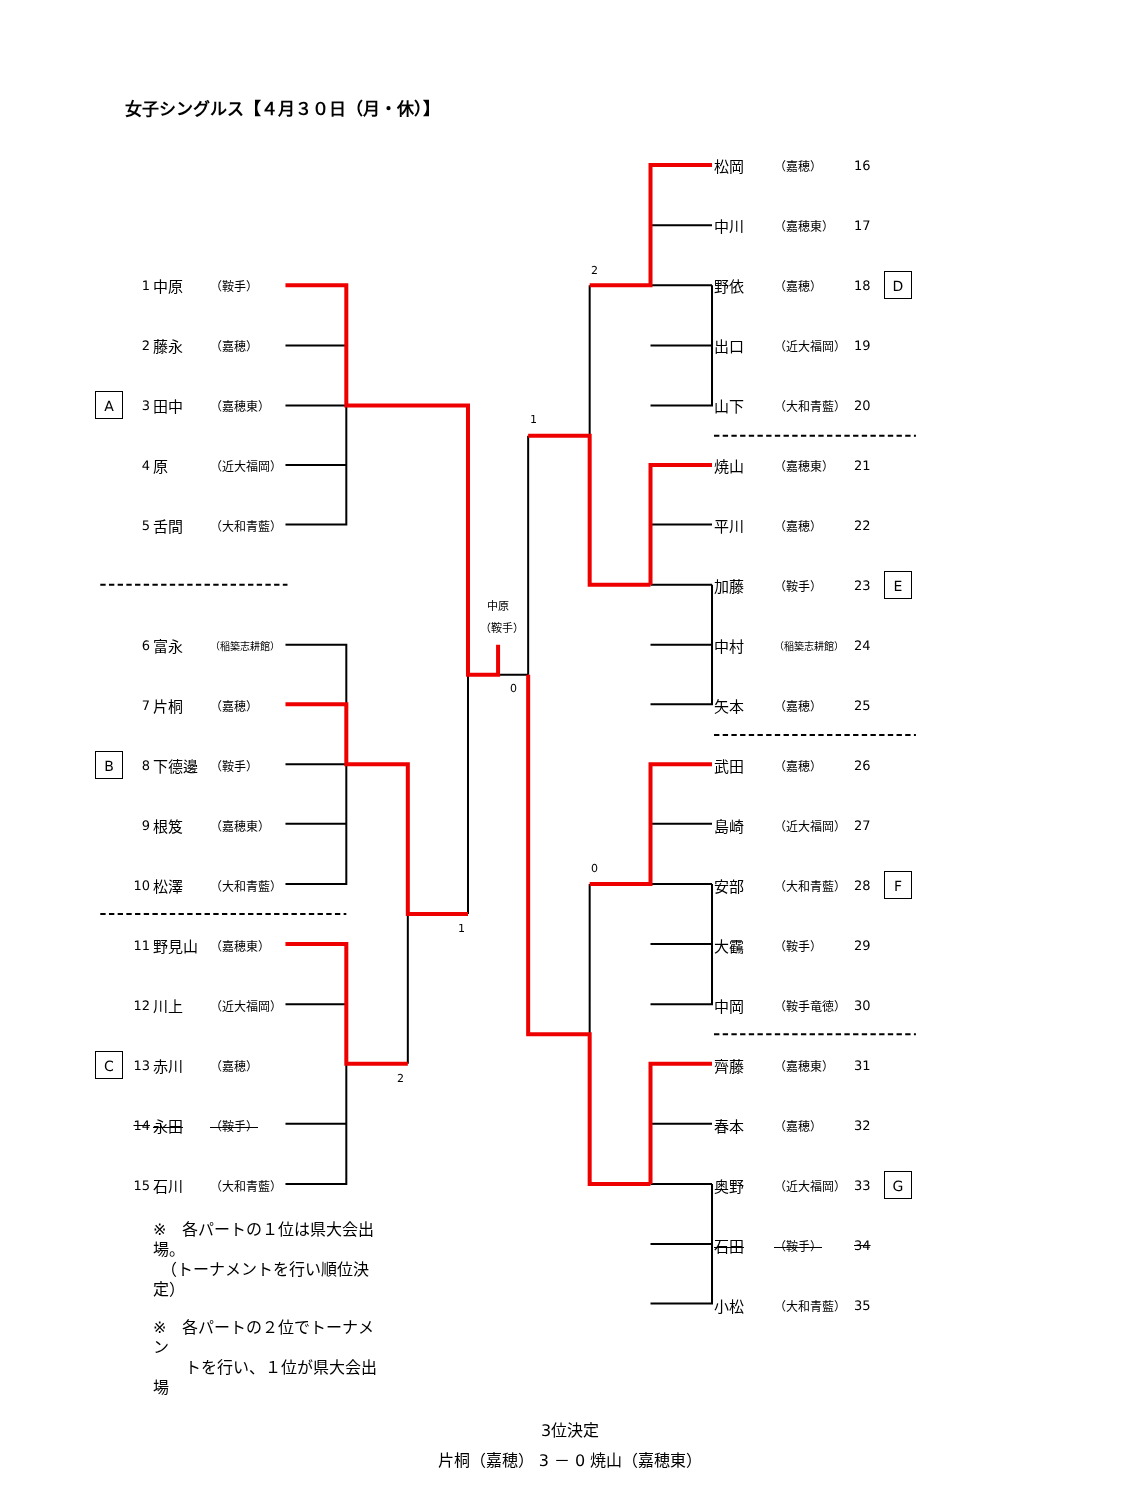女子シングルス【４月３０日（月・休）】
1 中原 （鞍手）
2 藤永 （嘉穂）
A 3 田中 （嘉穂東）
4 原 （近大福岡）
5 舌間 （大和青藍）
6 富永 （稲築志耕館）
7 片桐 （嘉穂）
B 8 下德邊 （鞍手）
9 根笈 （嘉穂東）
10 松澤 （大和青藍）
11 野見山 （嘉穂東）
12 川上 （近大福岡）
C 13 赤川 （嘉穂）
14 永田 （鞍手）
15 石川 （大和青藍）
※　各パートの１位は県大会出場。
　（トーナメントを行い順位決定）
※　各パートの２位でトーナメン
　　トを行い、１位が県大会出場
2
1
中原
（鞍手）
0
0
1
2
松岡 （嘉穂） 16
中川 （嘉穂東） 17
野依 （嘉穂） 18 D
出口 （近大福岡） 19
山下 （大和青藍） 20
焼山 （嘉穂東） 21
平川 （嘉穂） 22
加藤 （鞍手） 23 E
中村 （稲築志耕館） 24
矢本 （嘉穂） 25
武田 （嘉穂） 26
島崎 （近大福岡） 27
安部 （大和青藍） 28 F
大靍 （鞍手） 29
中岡 （鞍手竜徳） 30
齊藤 （嘉穂東） 31
春本 （嘉穂） 32
奥野 （近大福岡） 33 G
石田 （鞍手） 34
小松 （大和青藍） 35
3位決定
片桐（嘉穂） 3 － 0 焼山（嘉穂東）